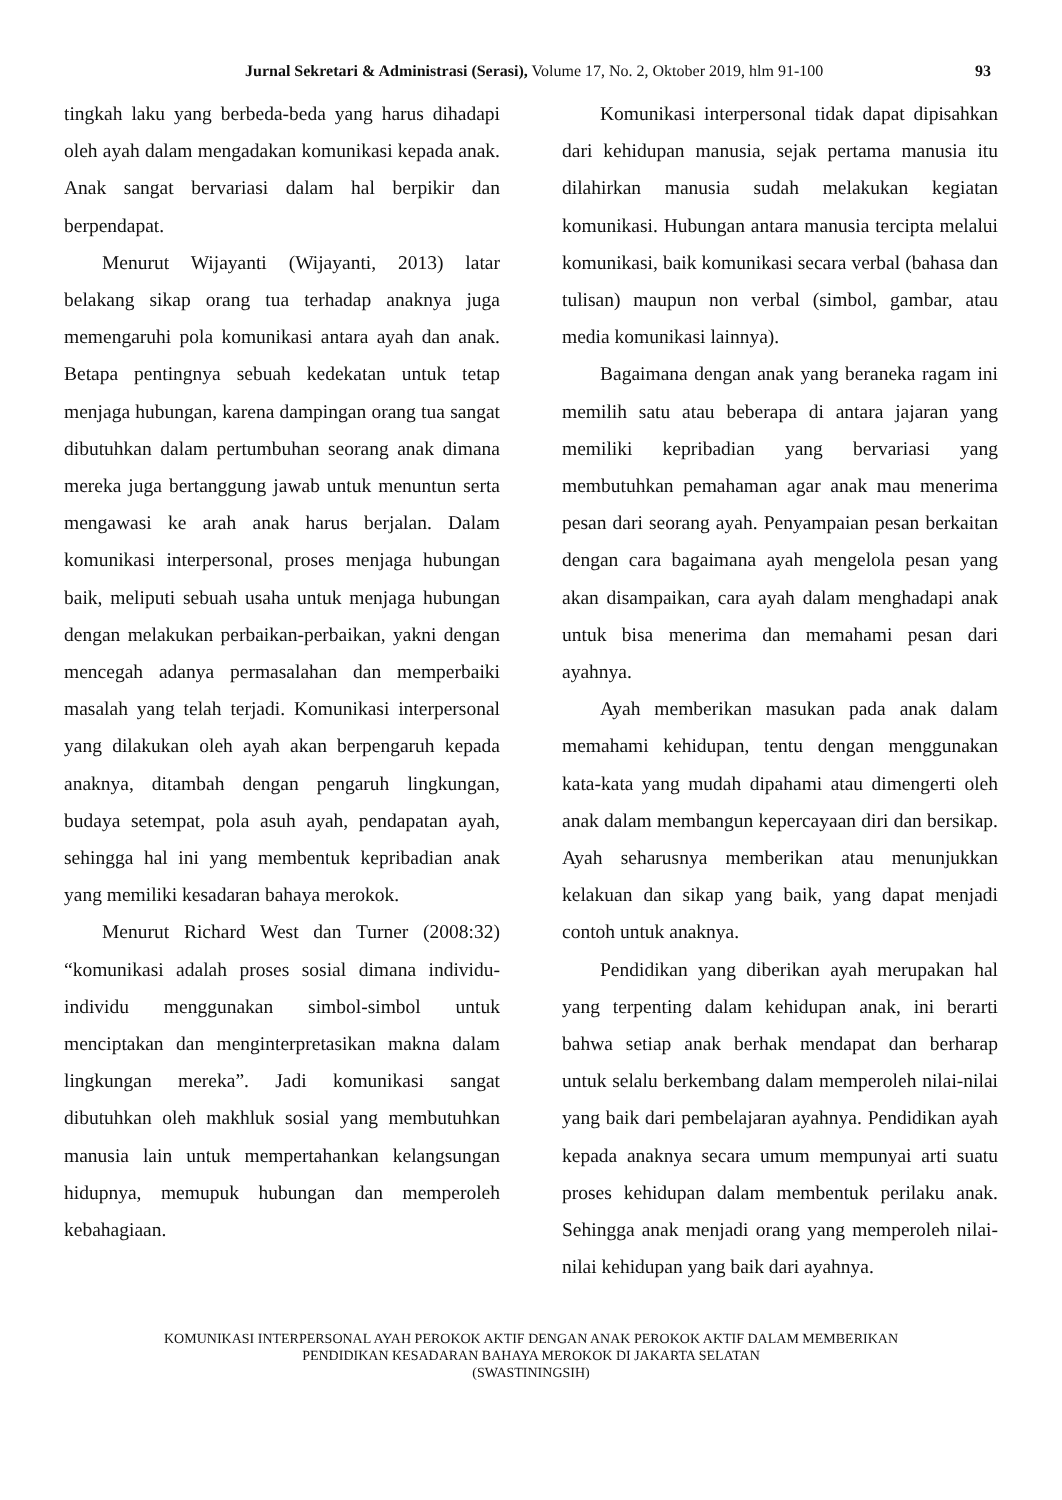Jurnal Sekretari & Administrasi (Serasi), Volume 17, No. 2, Oktober 2019, hlm 91-100 93
tingkah laku yang berbeda-beda yang harus dihadapi oleh ayah dalam mengadakan komunikasi kepada anak. Anak sangat bervariasi dalam hal berpikir dan berpendapat.
Menurut Wijayanti (Wijayanti, 2013) latar belakang sikap orang tua terhadap anaknya juga memengaruhi pola komunikasi antara ayah dan anak. Betapa pentingnya sebuah kedekatan untuk tetap menjaga hubungan, karena dampingan orang tua sangat dibutuhkan dalam pertumbuhan seorang anak dimana mereka juga bertanggung jawab untuk menuntun serta mengawasi ke arah anak harus berjalan. Dalam komunikasi interpersonal, proses menjaga hubungan baik, meliputi sebuah usaha untuk menjaga hubungan dengan melakukan perbaikan-perbaikan, yakni dengan mencegah adanya permasalahan dan memperbaiki masalah yang telah terjadi. Komunikasi interpersonal yang dilakukan oleh ayah akan berpengaruh kepada anaknya, ditambah dengan pengaruh lingkungan, budaya setempat, pola asuh ayah, pendapatan ayah, sehingga hal ini yang membentuk kepribadian anak yang memiliki kesadaran bahaya merokok.
Menurut Richard West dan Turner (2008:32) “komunikasi adalah proses sosial dimana individu-individu menggunakan simbol-simbol untuk menciptakan dan menginterpretasikan makna dalam lingkungan mereka”. Jadi komunikasi sangat dibutuhkan oleh makhluk sosial yang membutuhkan manusia lain untuk mempertahankan kelangsungan hidupnya, memupuk hubungan dan memperoleh kebahagiaan.
Komunikasi interpersonal tidak dapat dipisahkan dari kehidupan manusia, sejak pertama manusia itu dilahirkan manusia sudah melakukan kegiatan komunikasi. Hubungan antara manusia tercipta melalui komunikasi, baik komunikasi secara verbal (bahasa dan tulisan) maupun non verbal (simbol, gambar, atau media komunikasi lainnya).
Bagaimana dengan anak yang beraneka ragam ini memilih satu atau beberapa di antara jajaran yang memiliki kepribadian yang bervariasi yang membutuhkan pemahaman agar anak mau menerima pesan dari seorang ayah. Penyampaian pesan berkaitan dengan cara bagaimana ayah mengelola pesan yang akan disampaikan, cara ayah dalam menghadapi anak untuk bisa menerima dan memahami pesan dari ayahnya.
Ayah memberikan masukan pada anak dalam memahami kehidupan, tentu dengan menggunakan kata-kata yang mudah dipahami atau dimengerti oleh anak dalam membangun kepercayaan diri dan bersikap. Ayah seharusnya memberikan atau menunjukkan kelakuan dan sikap yang baik, yang dapat menjadi contoh untuk anaknya.
Pendidikan yang diberikan ayah merupakan hal yang terpenting dalam kehidupan anak, ini berarti bahwa setiap anak berhak mendapat dan berharap untuk selalu berkembang dalam memperoleh nilai-nilai yang baik dari pembelajaran ayahnya. Pendidikan ayah kepada anaknya secara umum mempunyai arti suatu proses kehidupan dalam membentuk perilaku anak. Sehingga anak menjadi orang yang memperoleh nilai-nilai kehidupan yang baik dari ayahnya.
KOMUNIKASI INTERPERSONAL AYAH PEROKOK AKTIF DENGAN ANAK PEROKOK AKTIF DALAM MEMBERIKAN
PENDIDIKAN KESADARAN BAHAYA MEROKOK DI JAKARTA SELATAN
(SWASTININGSIH)